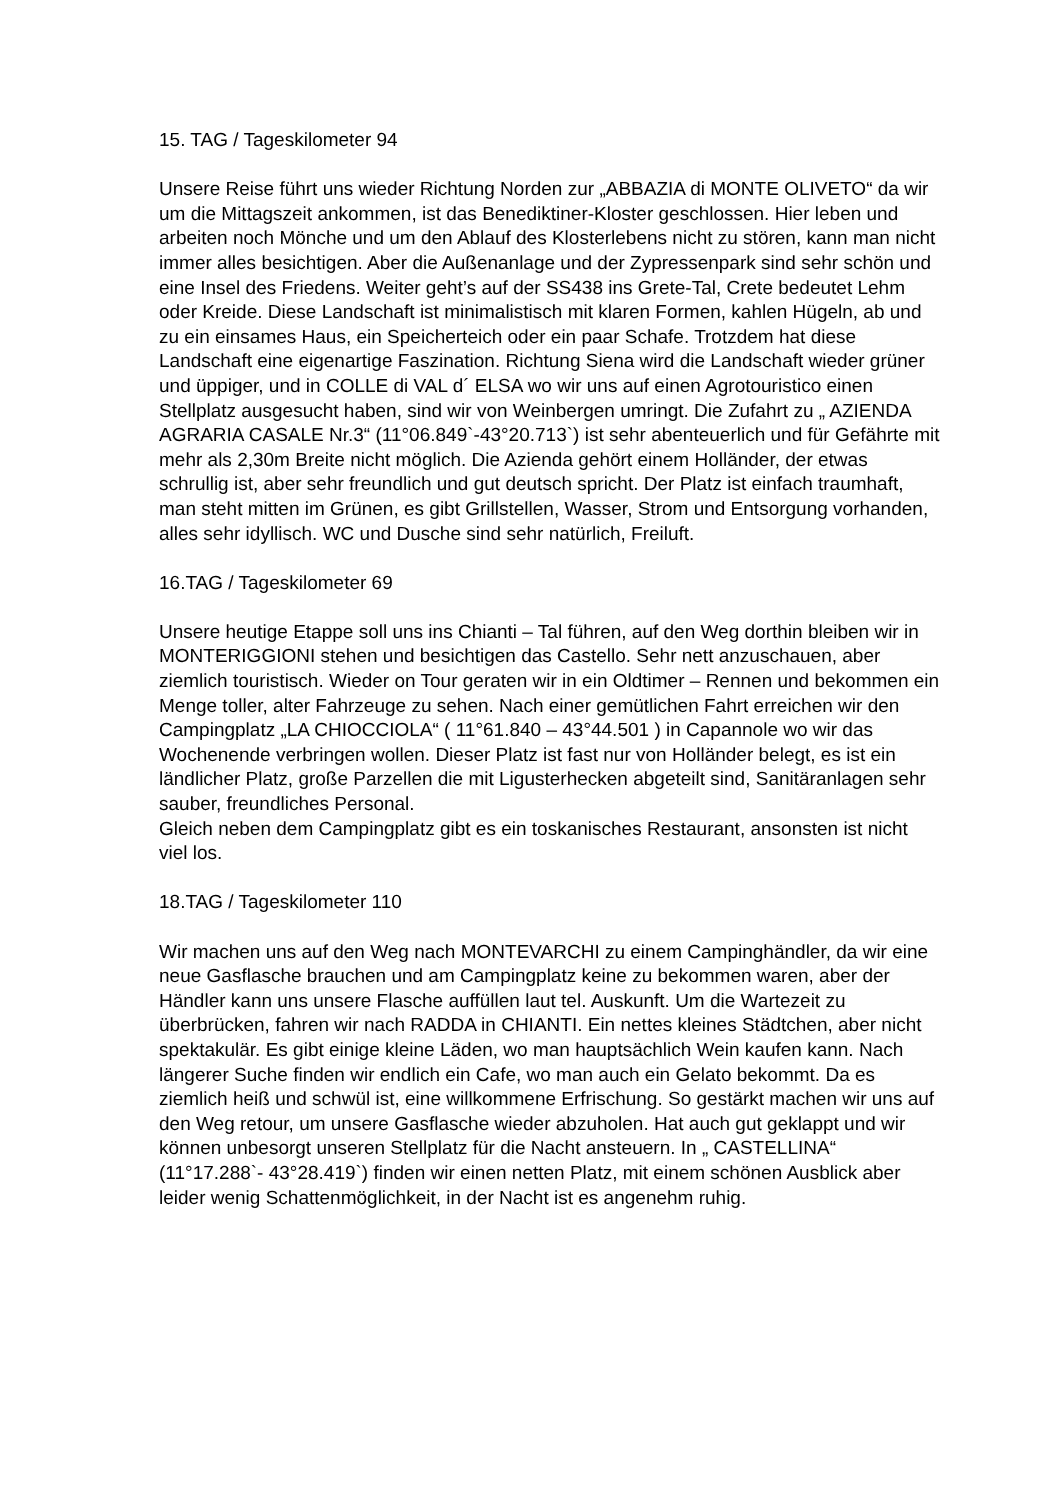15. TAG / Tageskilometer 94
Unsere Reise führt uns wieder Richtung Norden zur „ABBAZIA di MONTE OLIVETO“ da wir um die Mittagszeit ankommen, ist das Benediktiner-Kloster geschlossen. Hier leben und arbeiten noch Mönche und um den Ablauf des Klosterlebens nicht zu stören, kann man nicht immer alles besichtigen. Aber die Außenanlage und der Zypressenpark sind sehr schön und eine Insel des Friedens. Weiter geht’s auf der SS438 ins Grete-Tal, Crete bedeutet Lehm oder Kreide. Diese Landschaft ist minimalistisch mit klaren Formen, kahlen Hügeln, ab und zu ein einsames Haus, ein Speicherteich oder ein paar Schafe. Trotzdem hat diese Landschaft eine eigenartige Faszination. Richtung Siena wird die Landschaft wieder grüner und üppiger, und in COLLE di VAL d´ ELSA wo wir uns auf einen Agrotouristico einen Stellplatz ausgesucht haben, sind wir von Weinbergen umringt. Die Zufahrt zu „ AZIENDA AGRARIA CASALE Nr.3“ (11°06.849`-43°20.713`) ist sehr abenteuerlich und für Gefährte mit mehr als 2,30m Breite nicht möglich. Die Azienda gehört einem Holländer, der etwas schrullig ist, aber sehr freundlich und gut deutsch spricht. Der Platz ist einfach traumhaft, man steht mitten im Grünen, es gibt Grillstellen, Wasser, Strom und Entsorgung vorhanden, alles sehr idyllisch. WC und Dusche sind sehr natürlich, Freiluft.
16.TAG / Tageskilometer 69
Unsere heutige Etappe soll uns ins Chianti – Tal führen, auf den Weg dorthin bleiben wir in MONTERIGGIONI stehen und besichtigen das Castello. Sehr nett anzuschauen, aber ziemlich touristisch. Wieder on Tour geraten wir in ein Oldtimer – Rennen und bekommen ein Menge toller, alter Fahrzeuge zu sehen. Nach einer gemütlichen Fahrt erreichen wir den Campingplatz „LA CHIOCCIOLA“ ( 11°61.840 – 43°44.501 ) in Capannole wo wir das Wochenende verbringen wollen. Dieser Platz ist fast nur von Holländer belegt, es ist ein ländlicher Platz, große Parzellen die mit Ligusterhecken abgeteilt sind, Sanitäranlagen sehr sauber, freundliches Personal.
Gleich neben dem Campingplatz gibt es ein toskanisches Restaurant, ansonsten ist nicht viel los.
18.TAG / Tageskilometer 110
Wir machen uns auf den Weg nach MONTEVARCHI zu einem Campinghändler, da wir eine neue Gasflasche brauchen und am Campingplatz keine zu bekommen waren, aber der Händler kann uns unsere Flasche auffüllen laut tel. Auskunft. Um die Wartezeit zu überbrücken, fahren wir nach RADDA in CHIANTI. Ein nettes kleines Städtchen, aber nicht spektakulär. Es gibt einige kleine Läden, wo man hauptsächlich Wein kaufen kann. Nach längerer Suche finden wir endlich ein Cafe, wo man auch ein Gelato bekommt. Da es ziemlich heiß und schwül ist, eine willkommene Erfrischung. So gestärkt machen wir uns auf den Weg retour, um unsere Gasflasche wieder abzuholen. Hat auch gut geklappt und wir können unbesorgt unseren Stellplatz für die Nacht ansteuern. In „ CASTELLINA“ (11°17.288`- 43°28.419`) finden wir einen netten Platz, mit einem schönen Ausblick aber leider wenig Schattenmöglichkeit, in der Nacht ist es angenehm ruhig.